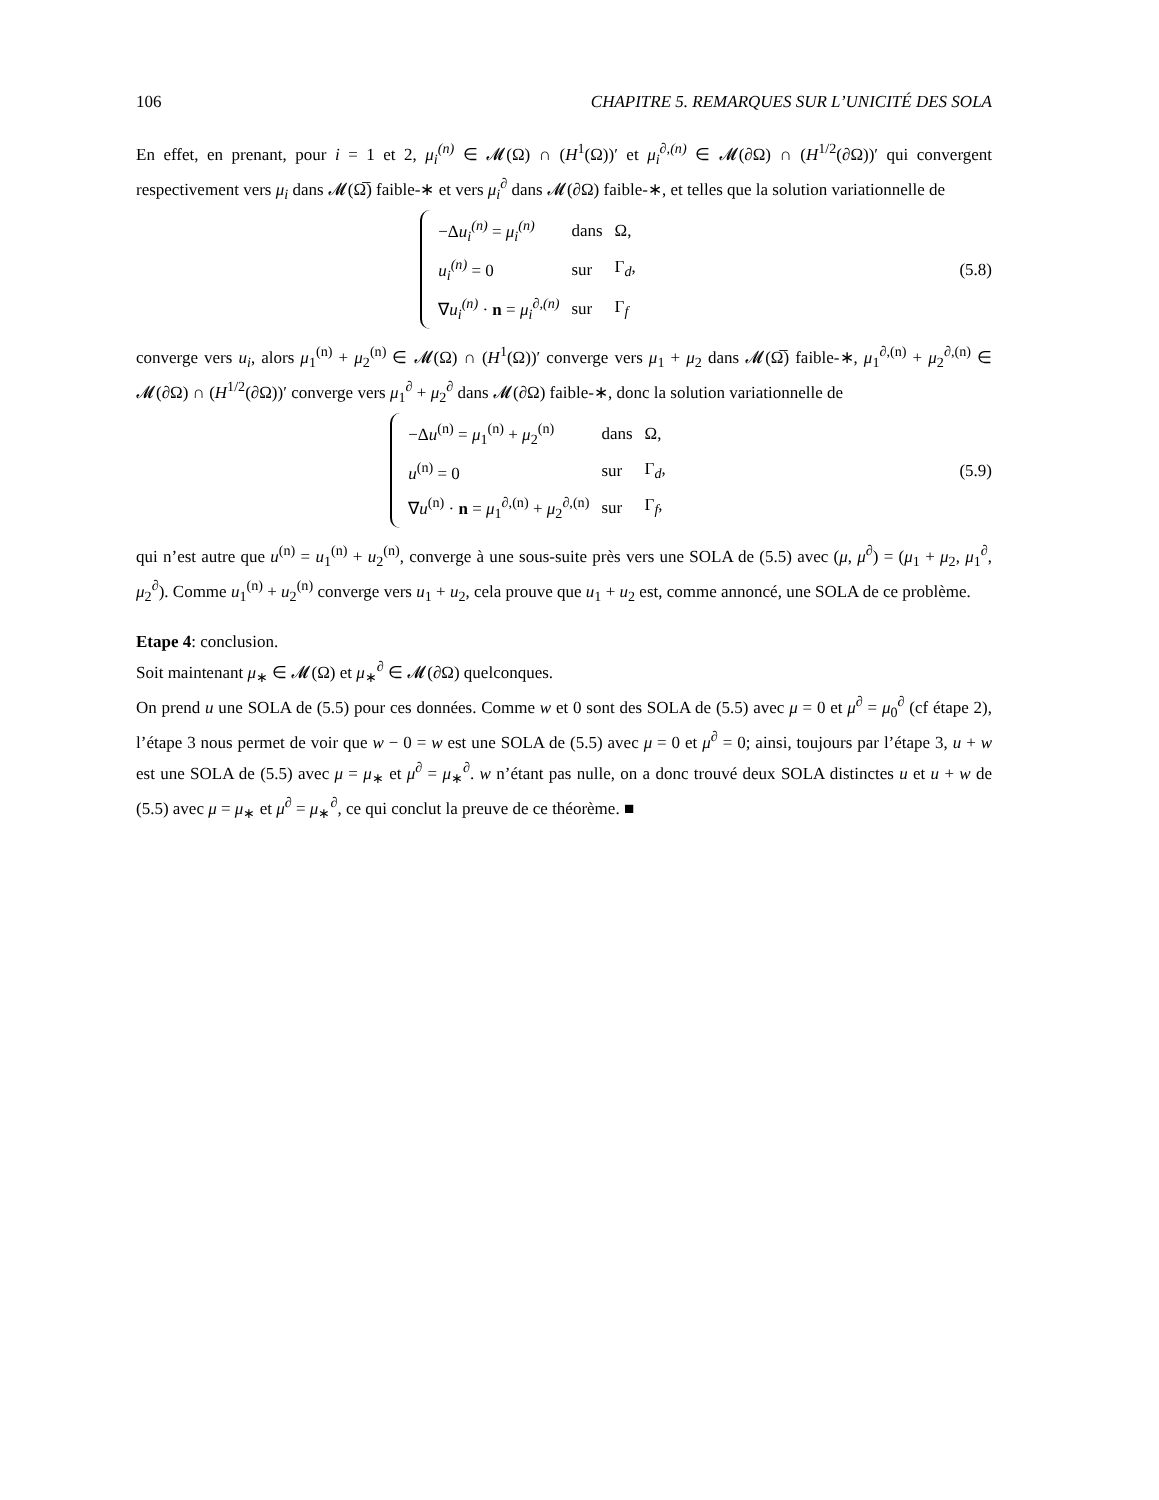106 CHAPITRE 5. REMARQUES SUR L’UNICITÉ DES SOLA
En effet, en prenant, pour i = 1 et 2, μ<sub>i</sub><sup>(n)</sup> ∈ 𝓜(Ω) ∩ (H<sup>1</sup>(Ω))′ et μ<sub>i</sub><sup>∂,(n)</sup> ∈ 𝓜(∂Ω) ∩ (H<sup>1/2</sup>(∂Ω))′ qui convergent respectivement vers μ<sub>i</sub> dans 𝓜(Ω̅) faible-∗ et vers μ<sub>i</sub><sup>∂</sup> dans 𝓜(∂Ω) faible-∗, et telles que la solution variationnelle de
| −Δ u<sub>i</sub><sup>(n)</sup> = μ<sub>i</sub><sup>(n)</sup> | dans | Ω, |
| u<sub>i</sub><sup>(n)</sup> = 0 | sur | Γ<sub>d</sub>, |
| ∇ u<sub>i</sub><sup>(n)</sup> · n = μ<sub>i</sub><sup>∂,(n)</sup> | sur | Γ<sub>f</sub> |
(5.8)
converge vers u<sub>i</sub>, alors μ<sub>1</sub><sup>(n)</sup> + μ<sub>2</sub><sup>(n)</sup> ∈ 𝓜(Ω) ∩ (H<sup>1</sup>(Ω))′ converge vers μ<sub>1</sub> + μ<sub>2</sub> dans 𝓜(Ω̅) faible-∗, μ<sub>1</sub><sup>∂,(n)</sup> + μ<sub>2</sub><sup>∂,(n)</sup> ∈ 𝓜(∂Ω) ∩ (H<sup>1/2</sup>(∂Ω))′ converge vers μ<sub>1</sub><sup>∂</sup> + μ<sub>2</sub><sup>∂</sup> dans 𝓜(∂Ω) faible-∗, donc la solution variationnelle de
| −Δ u<sup>(n)</sup> = μ<sub>1</sub><sup>(n)</sup> + μ<sub>2</sub><sup>(n)</sup> | dans | Ω, |
| u<sup>(n)</sup> = 0 | sur | Γ<sub>d</sub>, |
| ∇ u<sup>(n)</sup> · n = μ<sub>1</sub><sup>∂,(n)</sup> + μ<sub>2</sub><sup>∂,(n)</sup> | sur | Γ<sub>f</sub>, |
(5.9)
qui n’est autre que u<sup>(n)</sup> = u<sub>1</sub><sup>(n)</sup> + u<sub>2</sub><sup>(n)</sup>, converge à une sous-suite près vers une SOLA de (5.5) avec (μ, μ<sup>∂</sup>) = (μ<sub>1</sub> + μ<sub>2</sub>, μ<sub>1</sub><sup>∂</sup>, μ<sub>2</sub><sup>∂</sup>). Comme u<sub>1</sub><sup>(n)</sup> + u<sub>2</sub><sup>(n)</sup> converge vers u<sub>1</sub> + u<sub>2</sub>, cela prouve que u<sub>1</sub> + u<sub>2</sub> est, comme annoncé, une SOLA de ce problème.
Etape 4: conclusion.
Soit maintenant μ<sub>∗</sub> ∈ 𝓜(Ω) et μ<sub>∗</sub><sup>∂</sup> ∈ 𝓜(∂Ω) quelconques.
On prend u une SOLA de (5.5) pour ces données. Comme w et 0 sont des SOLA de (5.5) avec μ = 0 et μ<sup>∂</sup> = μ<sub>0</sub><sup>∂</sup> (cf étape 2), l’étape 3 nous permet de voir que w − 0 = w est une SOLA de (5.5) avec μ = 0 et μ<sup>∂</sup> = 0; ainsi, toujours par l’étape 3, u + w est une SOLA de (5.5) avec μ = μ<sub>∗</sub> et μ<sup>∂</sup> = μ<sub>∗</sub><sup>∂</sup>. w n’étant pas nulle, on a donc trouvé deux SOLA distinctes u et u + w de (5.5) avec μ = μ<sub>∗</sub> et μ<sup>∂</sup> = μ<sub>∗</sub><sup>∂</sup>, ce qui conclut la preuve de ce théorème. ■